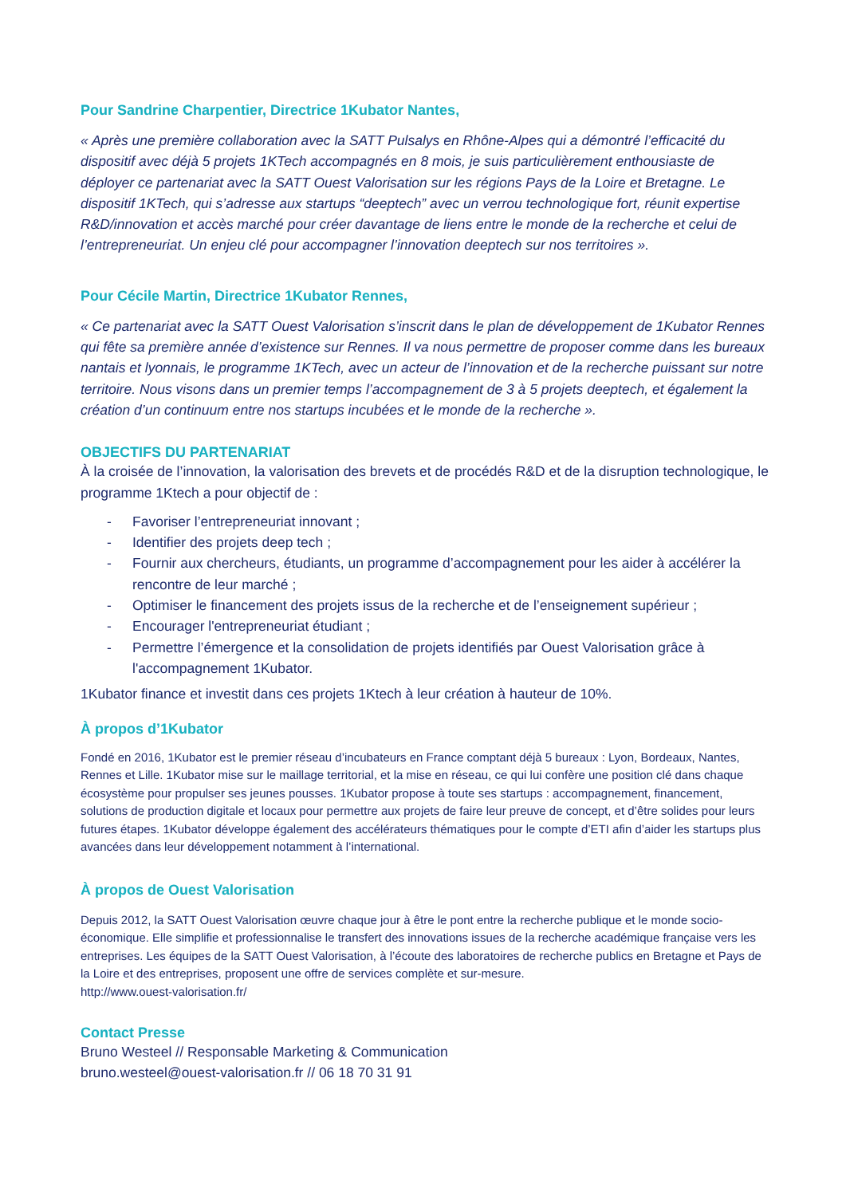Pour Sandrine Charpentier, Directrice 1Kubator Nantes,
« Après une première collaboration avec la SATT Pulsalys en Rhône-Alpes qui a démontré l’efficacité du dispositif avec déjà 5 projets 1KTech accompagnés en 8 mois, je suis particulièrement enthousiaste de déployer ce partenariat avec la SATT Ouest Valorisation sur les régions Pays de la Loire et Bretagne. Le dispositif 1KTech, qui s’adresse aux startups “deeptech” avec un verrou technologique fort, réunit expertise R&D/innovation et accès marché pour créer davantage de liens entre le monde de la recherche et celui de l’entrepreneuriat. Un enjeu clé pour accompagner l’innovation deeptech sur nos territoires ».
Pour Cécile Martin, Directrice 1Kubator Rennes,
« Ce partenariat avec la SATT Ouest Valorisation s’inscrit dans le plan de développement de 1Kubator Rennes qui fête sa première année d’existence sur Rennes. Il va nous permettre de proposer comme dans les bureaux nantais et lyonnais, le programme 1KTech, avec un acteur de l’innovation et de la recherche puissant sur notre territoire. Nous visons dans un premier temps l’accompagnement de 3 à 5 projets deeptech, et également la création d’un continuum entre nos startups incubées et le monde de la recherche ».
OBJECTIFS DU PARTENARIAT
À la croisée de l’innovation, la valorisation des brevets et de procédés R&D et de la disruption technologique, le programme 1Ktech a pour objectif de :
- Favoriser l’entrepreneuriat innovant ;
- Identifier des projets deep tech ;
- Fournir aux chercheurs, étudiants, un programme d’accompagnement pour les aider à accélérer la rencontre de leur marché ;
- Optimiser le financement des projets issus de la recherche et de l’enseignement supérieur ;
- Encourager l'entrepreneuriat étudiant ;
- Permettre l’émergence et la consolidation de projets identifiés par Ouest Valorisation grâce à l'accompagnement 1Kubator.
1Kubator finance et investit dans ces projets 1Ktech à leur création à hauteur de 10%.
À propos d’1Kubator
Fondé en 2016, 1Kubator est le premier réseau d’incubateurs en France comptant déjà 5 bureaux : Lyon, Bordeaux, Nantes, Rennes et Lille. 1Kubator mise sur le maillage territorial, et la mise en réseau, ce qui lui confère une position clé dans chaque écosystème pour propulser ses jeunes pousses. 1Kubator propose à toute ses startups : accompagnement, financement, solutions de production digitale et locaux pour permettre aux projets de faire leur preuve de concept, et d’être solides pour leurs futures étapes. 1Kubator développe également des accélérateurs thématiques pour le compte d’ETI afin d’aider les startups plus avancées dans leur développement notamment à l’international.
À propos de Ouest Valorisation
Depuis 2012, la SATT Ouest Valorisation œuvre chaque jour à être le pont entre la recherche publique et le monde socio-économique. Elle simplifie et professionnalise le transfert des innovations issues de la recherche académique française vers les entreprises. Les équipes de la SATT Ouest Valorisation, à l’écoute des laboratoires de recherche publics en Bretagne et Pays de la Loire et des entreprises, proposent une offre de services complète et sur-mesure.
http://www.ouest-valorisation.fr/
Contact Presse
Bruno Westeel // Responsable Marketing & Communication
bruno.westeel@ouest-valorisation.fr // 06 18 70 31 91